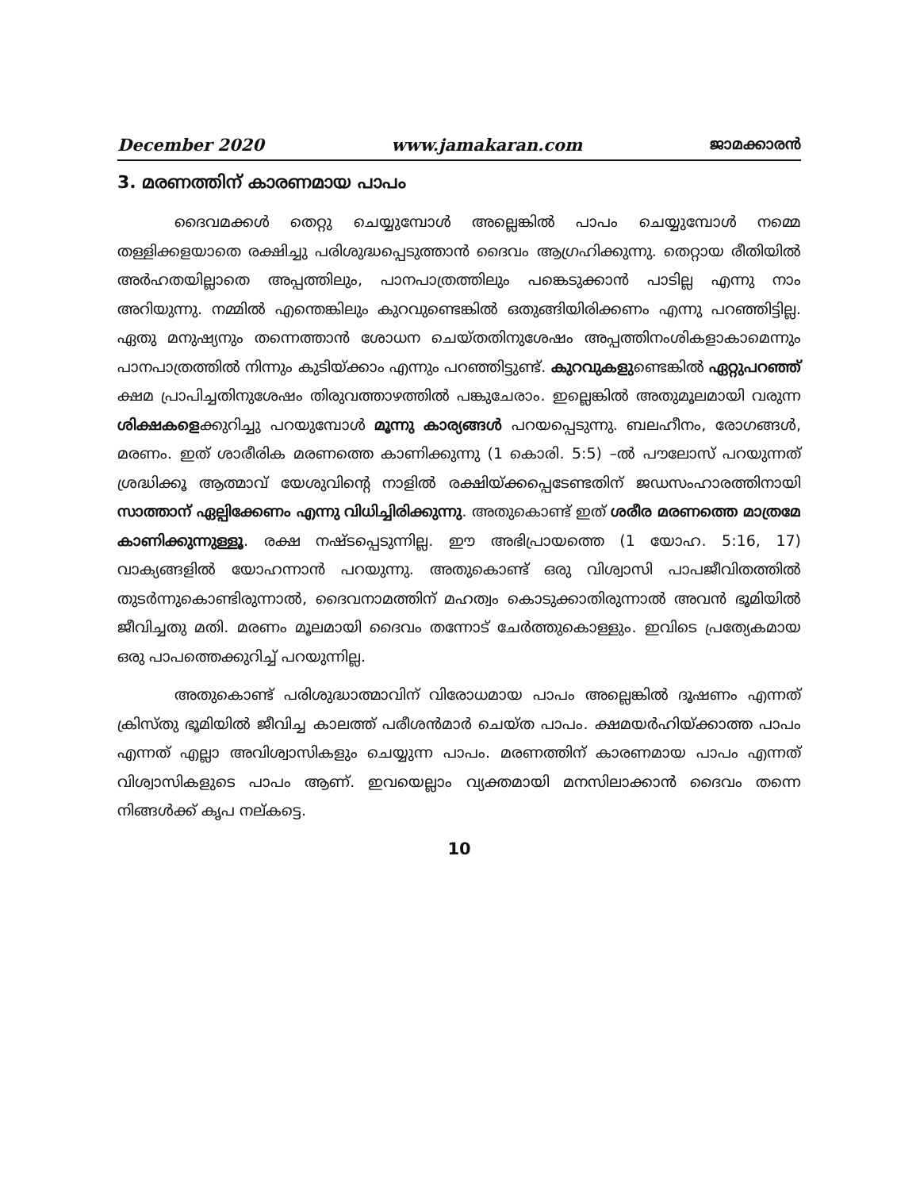December 2020 www.jamakaran.com ജാമക്കാരൻ
3. മരണത്തിന് കാരണമായ പാപം
ദൈവമക്കൾ തെറ്റു ചെയ്യുമ്പോൾ അല്ലെങ്കിൽ പാപം ചെയ്യുമ്പോൾ നമ്മെ തള്ളിക്കളയാതെ രക്ഷിച്ചു പരിശുദ്ധപ്പെടുത്താൻ ദൈവം ആഗ്രഹിക്കുന്നു. തെറ്റായ രീതിയിൽ അർഹതയില്ലാതെ അപ്പത്തിലും, പാനപാത്രത്തിലും പങ്കെടുക്കാൻ പാടില്ല എന്നു നാം അറിയുന്നു. നമ്മിൽ എന്തെങ്കിലും കുറവുണ്ടെങ്കിൽ ഒതുങ്ങിയിരിക്കണം എന്നു പറഞ്ഞിട്ടില്ല. ഏതു മനുഷ്യനും തന്നെത്താൻ ശോധന ചെയ്തതിനുശേഷം അപ്പത്തിനംശികളാകാമെന്നും പാനപാത്രത്തിൽ നിന്നും കുടിയ്ക്കാം എന്നും പറഞ്ഞിട്ടുണ്ട്. കുറവുകളുണ്ടെങ്കിൽ ഏറ്റുപറഞ്ഞ് ക്ഷമ പ്രാപിച്ചതിനുശേഷം തിരുവത്താഴത്തിൽ പങ്കുചേരാം. ഇല്ലെങ്കിൽ അതുമൂലമായി വരുന്ന ശിക്ഷകളെക്കുറിച്ചു പറയുമ്പോൾ മൂന്നു കാര്യങ്ങൾ പറയപ്പെടുന്നു. ബലഹീനം, രോഗങ്ങൾ, മരണം. ഇത് ശാരീരിക മരണത്തെ കാണിക്കുന്നു (1 കൊരി. 5:5) –ൽ പൗലോസ് പറയുന്നത് ശ്രദ്ധിക്കൂ ആത്മാവ് യേശുവിന്റെ നാളിൽ രക്ഷിയ്ക്കപ്പെടേണ്ടതിന് ജഡസംഹാരത്തിനായി സാത്താന് ഏല്പിക്കേണം എന്നു വിധിച്ചിരിക്കുന്നു. അതുകൊണ്ട് ഇത് ശരീര മരണത്തെ മാത്രമേ കാണിക്കുന്നുള്ളൂ. രക്ഷ നഷ്ടപ്പെടുന്നില്ല. ഈ അഭിപ്രായത്തെ (1 യോഹ. 5:16, 17) വാക്യങ്ങളിൽ യോഹന്നാൻ പറയുന്നു. അതുകൊണ്ട് ഒരു വിശ്വാസി പാപജീവിതത്തിൽ തുടർന്നുകൊണ്ടിരുന്നാൽ, ദൈവനാമത്തിന് മഹത്വം കൊടുക്കാതിരുന്നാൽ അവൻ ഭൂമിയിൽ ജീവിച്ചതു മതി. മരണം മൂലമായി ദൈവം തന്നോട് ചേർത്തുകൊള്ളും. ഇവിടെ പ്രത്യേകമായ ഒരു പാപത്തെക്കുറിച്ച് പറയുന്നില്ല.
അതുകൊണ്ട് പരിശുദ്ധാത്മാവിന് വിരോധമായ പാപം അല്ലെങ്കിൽ ദൂഷണം എന്നത് ക്രിസ്തു ഭൂമിയിൽ ജീവിച്ച കാലത്ത് പരീശൻമാർ ചെയ്ത പാപം. ക്ഷമയർഹിയ്ക്കാത്ത പാപം എന്നത് എല്ലാ അവിശ്വാസികളും ചെയ്യുന്ന പാപം. മരണത്തിന് കാരണമായ പാപം എന്നത് വിശ്വാസികളുടെ പാപം ആണ്. ഇവയെല്ലാം വ്യക്തമായി മനസിലാക്കാൻ ദൈവം തന്നെ നിങ്ങൾക്ക് കൃപ നല്കട്ടെ.
10